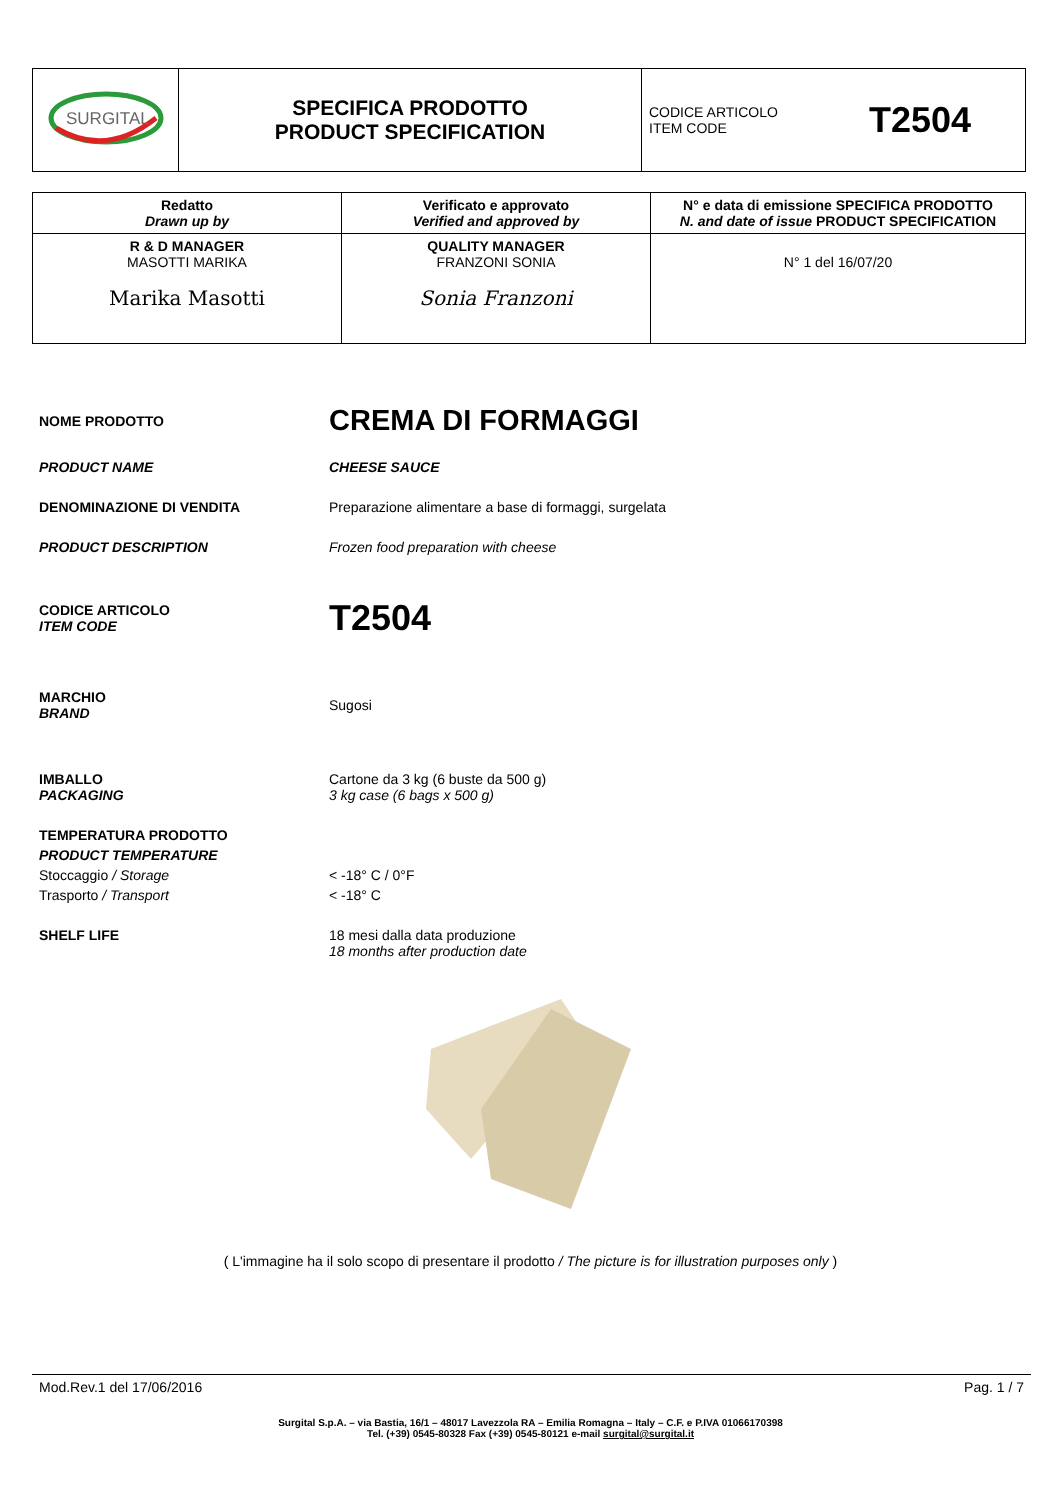| SURGITAL | SPECIFICA PRODOTTO PRODUCT SPECIFICATION | CODICE ARTICOLO ITEM CODE T2504 |
| Redatto Drawn up by | Verificato e approvato Verified and approved by | N° e data di emissione SPECIFICA PRODOTTO N. and date of issue PRODUCT SPECIFICATION |
| --- | --- | --- |
| R & D MANAGER MASOTTI MARIKA Marika Masotti | QUALITY MANAGER FRANZONI SONIA Sonia Franzoni | N° 1 del 16/07/20 |
NOME PRODOTTO
CREMA DI FORMAGGI
PRODUCT NAME CHEESE SAUCE
DENOMINAZIONE DI VENDITA Preparazione alimentare a base di formaggi, surgelata
PRODUCT DESCRIPTION Frozen food preparation with cheese
CODICE ARTICOLO
ITEM CODE
T2504
MARCHIO
BRAND
Sugosi
IMBALLO
PACKAGING
Cartone da 3 kg (6 buste da 500 g)
3 kg case (6 bags x 500 g)
TEMPERATURA PRODOTTO
PRODUCT TEMPERATURE
Stoccaggio / Storage
Trasporto / Transport
< -18° C / 0°F
< -18° C
SHELF LIFE 18 mesi dalla data produzione
18 months after production date
( L'immagine ha il solo scopo di presentare il prodotto / The picture is for illustration purposes only )
Mod.Rev.1 del 17/06/2016 Pag. 1 / 7
Surgital S.p.A. – via Bastia, 16/1 – 48017 Lavezzola RA – Emilia Romagna – Italy – C.F. e P.IVA 01066170398
Tel. (+39) 0545-80328 Fax (+39) 0545-80121 e-mail surgital@surgital.it